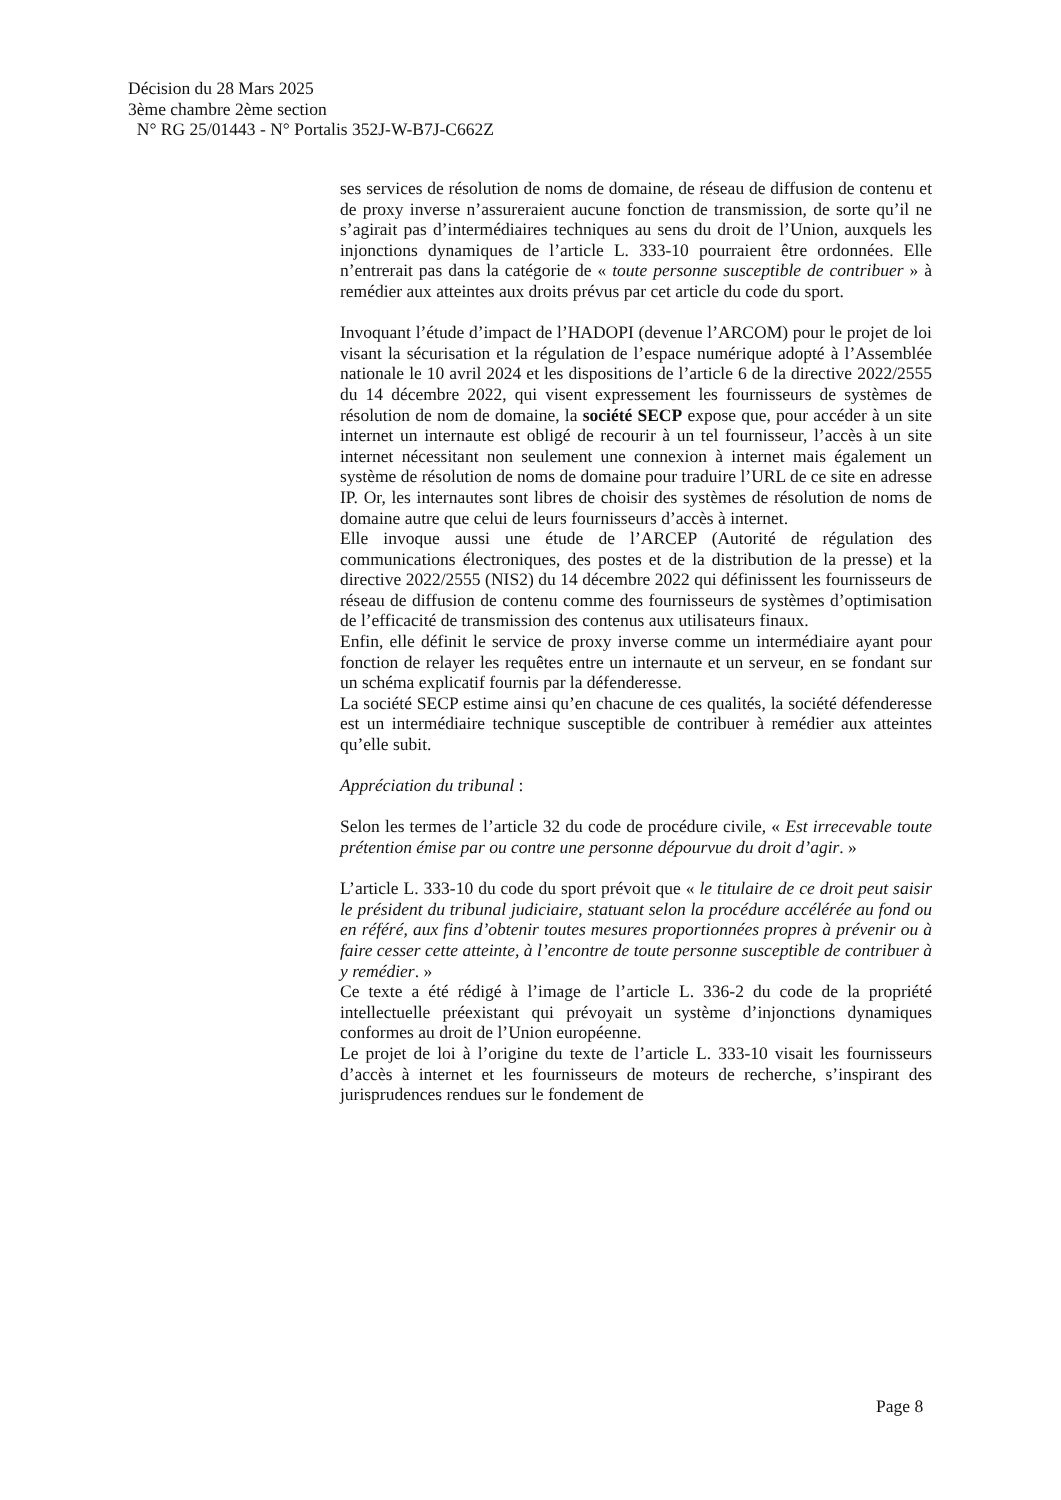Décision du 28 Mars 2025
3ème chambre 2ème section
N° RG 25/01443 - N° Portalis 352J-W-B7J-C662Z
ses services de résolution de noms de domaine, de réseau de diffusion de contenu et de proxy inverse n’assureraient aucune fonction de transmission, de sorte qu’il ne s’agirait pas d’intermédiaires techniques au sens du droit de l’Union, auxquels les injonctions dynamiques de l’article L. 333-10 pourraient être ordonnées. Elle n’entrerait pas dans la catégorie de « toute personne susceptible de contribuer » à remédier aux atteintes aux droits prévus par cet article du code du sport.
Invoquant l’étude d’impact de l’HADOPI (devenue l’ARCOM) pour le projet de loi visant la sécurisation et la régulation de l’espace numérique adopté à l’Assemblée nationale le 10 avril 2024 et les dispositions de l’article 6 de la directive 2022/2555 du 14 décembre 2022, qui visent expressement les fournisseurs de systèmes de résolution de nom de domaine, la société SECP expose que, pour accéder à un site internet un internaute est obligé de recourir à un tel fournisseur, l’accès à un site internet nécessitant non seulement une connexion à internet mais également un système de résolution de noms de domaine pour traduire l’URL de ce site en adresse IP. Or, les internautes sont libres de choisir des systèmes de résolution de noms de domaine autre que celui de leurs fournisseurs d’accès à internet.
Elle invoque aussi une étude de l’ARCEP (Autorité de régulation des communications électroniques, des postes et de la distribution de la presse) et la directive 2022/2555 (NIS2) du 14 décembre 2022 qui définissent les fournisseurs de réseau de diffusion de contenu comme des fournisseurs de systèmes d’optimisation de l’efficacité de transmission des contenus aux utilisateurs finaux.
Enfin, elle définit le service de proxy inverse comme un intermédiaire ayant pour fonction de relayer les requêtes entre un internaute et un serveur, en se fondant sur un schéma explicatif fournis par la défenderesse.
La société SECP estime ainsi qu’en chacune de ces qualités, la société défenderesse est un intermédiaire technique susceptible de contribuer à remédier aux atteintes qu’elle subit.
Appréciation du tribunal :
Selon les termes de l’article 32 du code de procédure civile, « Est irrecevable toute prétention émise par ou contre une personne dépourvue du droit d’agir. »
L’article L. 333-10 du code du sport prévoit que « le titulaire de ce droit peut saisir le président du tribunal judiciaire, statuant selon la procédure accélérée au fond ou en référé, aux fins d’obtenir toutes mesures proportionnées propres à prévenir ou à faire cesser cette atteinte, à l’encontre de toute personne susceptible de contribuer à y remédier. »
Ce texte a été rédigé à l’image de l’article L. 336-2 du code de la propriété intellectuelle préexistant qui prévoyait un système d’injonctions dynamiques conformes au droit de l’Union européenne.
Le projet de loi à l’origine du texte de l’article L. 333-10 visait les fournisseurs d’accès à internet et les fournisseurs de moteurs de recherche, s’inspirant des jurisprudences rendues sur le fondement de
Page 8